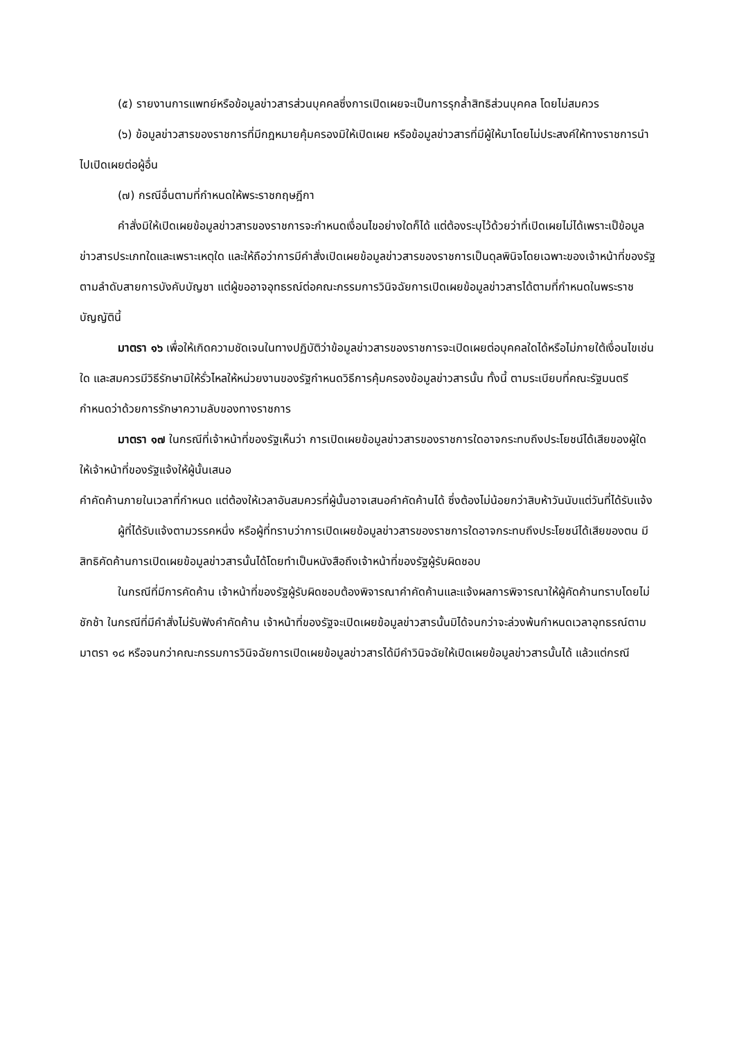(๕) รายงานการแพทย์หรือข้อมูลข่าวสารส่วนบุคคลซึ่งการเปิดเผยจะเป็นการรุกล้ำสิทธิส่วนบุคคล โดยไม่สมควร
(๖) ข้อมูลข่าวสารของราชการที่มีกฎหมายคุ้มครองมิให้เปิดเผย หรือข้อมูลข่าวสารที่มีผู้ให้มาโดยไม่ประสงค์ให้ทางราชการนำไปเปิดเผยต่อผู้อื่น
(๗) กรณีอื่นตามที่กำหนดให้พระราชกฤษฎีกา
คำสั่งมิให้เปิดเผยข้อมูลข่าวสารของราชการจะกำหนดเงื่อนไขอย่างใดก็ได้ แต่ต้องระบุไว้ด้วยว่าที่เปิดเผยไม่ได้เพราะเป็ข้อมูลข่าวสารประเภทใดและเพราะเหตุใด และให้ถือว่าการมีคำสั่งเปิดเผยข้อมูลข่าวสารของราชการเป็นดุลพินิจโดยเฉพาะของเจ้าหน้าที่ของรัฐตามลำดับสายการบังคับบัญชา แต่ผู้ขออาจอุทธรณ์ต่อคณะกรรมการวินิจฉัยการเปิดเผยข้อมูลข่าวสารได้ตามที่กำหนดในพระราชบัญญัตินี้
มาตรา ๑๖ เพื่อให้เกิดความชัดเจนในทางปฏิบัติว่าข้อมูลข่าวสารของราชการจะเปิดเผยต่อบุคคลใดได้หรือไม่ภายใต้เงื่อนไขเช่นใด และสมควรมีวิธีรักษามิให้รั่วไหลให้หน่วยงานของรัฐกำหนดวิธีการคุ้มครองข้อมูลข่าวสารนั้น ทั้งนี้ ตามระเบียบที่คณะรัฐมนตรีกำหนดว่าด้วยการรักษาความลับของทางราชการ
มาตรา ๑๗ ในกรณีที่เจ้าหน้าที่ของรัฐเห็นว่า การเปิดเผยข้อมูลข่าวสารของราชการใดอาจกระทบถึงประโยชน์ได้เสียของผู้ใด ให้เจ้าหน้าที่ของรัฐแจ้งให้ผู้นั้นเสนอ
คำคัดค้านภายในเวลาที่กำหนด แต่ต้องให้เวลาอันสมควรที่ผู้นั้นอาจเสนอคำคัดค้านได้ ซึ่งต้องไม่น้อยกว่าสิบห้าวันนับแต่วันที่ได้รับแจ้ง
ผู้ที่ได้รับแจ้งตามวรรคหนึ่ง หรือผู้ที่ทราบว่าการเปิดเผยข้อมูลข่าวสารของราชการใดอาจกระทบถึงประโยชน์ได้เสียของตน มีสิทธิคัดค้านการเปิดเผยข้อมูลข่าวสารนั้นได้โดยทำเป็นหนังสือถึงเจ้าหน้าที่ของรัฐผู้รับผิดชอบ
ในกรณีที่มีการคัดค้าน เจ้าหน้าที่ของรัฐผู้รับผิดชอบต้องพิจารณาคำคัดค้านและแจ้งผลการพิจารณาให้ผู้คัดค้านทราบโดยไม่ชักช้า ในกรณีที่มีคำสั่งไม่รับฟังคำคัดค้าน เจ้าหน้าที่ของรัฐจะเปิดเผยข้อมูลข่าวสารนั้นมิได้จนกว่าจะล่วงพ้นกำหนดเวลาอุทธรณ์ตามมาตรา ๑๘ หรือจนกว่าคณะกรรมการวินิจฉัยการเปิดเผยข้อมูลข่าวสารได้มีคำวินิจฉัยให้เปิดเผยข้อมูลข่าวสารนั้นได้ แล้วแต่กรณี